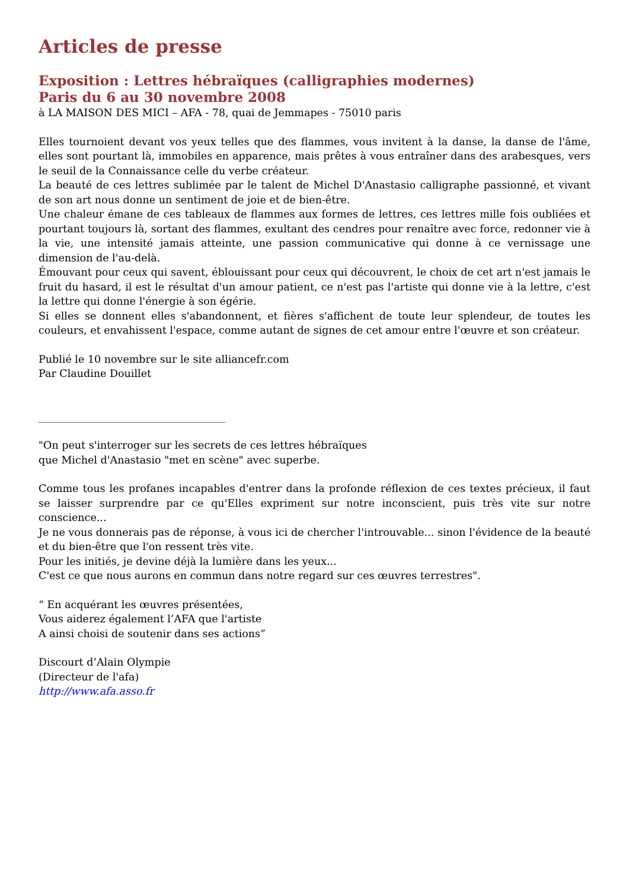Articles de presse
Exposition : Lettres hébraïques (calligraphies modernes)
Paris du 6 au 30 novembre 2008
à LA MAISON DES MICI – AFA - 78, quai de Jemmapes - 75010 paris
Elles tournoient devant vos yeux telles que des flammes, vous invitent à la danse, la danse de l'âme, elles sont pourtant là, immobiles en apparence, mais prêtes à vous entraîner dans des arabesques, vers le seuil de la Connaissance celle du verbe créateur.
La beauté de ces lettres sublimée par le talent de Michel D'Anastasio calligraphe passionné, et vivant de son art nous donne un sentiment de joie et de bien-être.
Une chaleur émane de ces tableaux de flammes aux formes de lettres, ces lettres mille fois oubliées et pourtant toujours là, sortant des flammes, exultant des cendres pour renaître avec force, redonner vie à la vie, une intensité jamais atteinte, une passion communicative qui donne à ce vernissage une dimension de l'au-delà.
Émouvant pour ceux qui savent, éblouissant pour ceux qui découvrent, le choix de cet art n'est jamais le fruit du hasard, il est le résultat d'un amour patient, ce n'est pas l'artiste qui donne vie à la lettre, c'est la lettre qui donne l'énergie à son égérie.
Si elles se donnent elles s'abandonnent, et fières s'affichent de toute leur splendeur, de toutes les couleurs, et envahissent l'espace, comme autant de signes de cet amour entre l'œuvre et son créateur.
Publié le 10 novembre sur le site alliancefr.com
Par Claudine Douillet
____________________________________
"On peut s'interroger sur les secrets de ces lettres hébraïques
que Michel d'Anastasio "met en scène" avec superbe.
Comme tous les profanes incapables d'entrer dans la profonde réflexion de ces textes précieux, il faut se laisser surprendre par ce qu'Elles expriment sur notre inconscient, puis très vite sur notre conscience...
Je ne vous donnerais pas de réponse, à vous ici de chercher l'introuvable... sinon l'évidence de la beauté et du bien-être que l'on ressent très vite.
Pour les initiés, je devine déjà la lumière dans les yeux...
C'est ce que nous aurons en commun dans notre regard sur ces œuvres terrestres".
“ En acquérant les œuvres présentées,
Vous aiderez également l’AFA que l'artiste
A ainsi choisi de soutenir dans ses actions”
Discourt d’Alain Olympie
(Directeur de l'afa)
http://www.afa.asso.fr